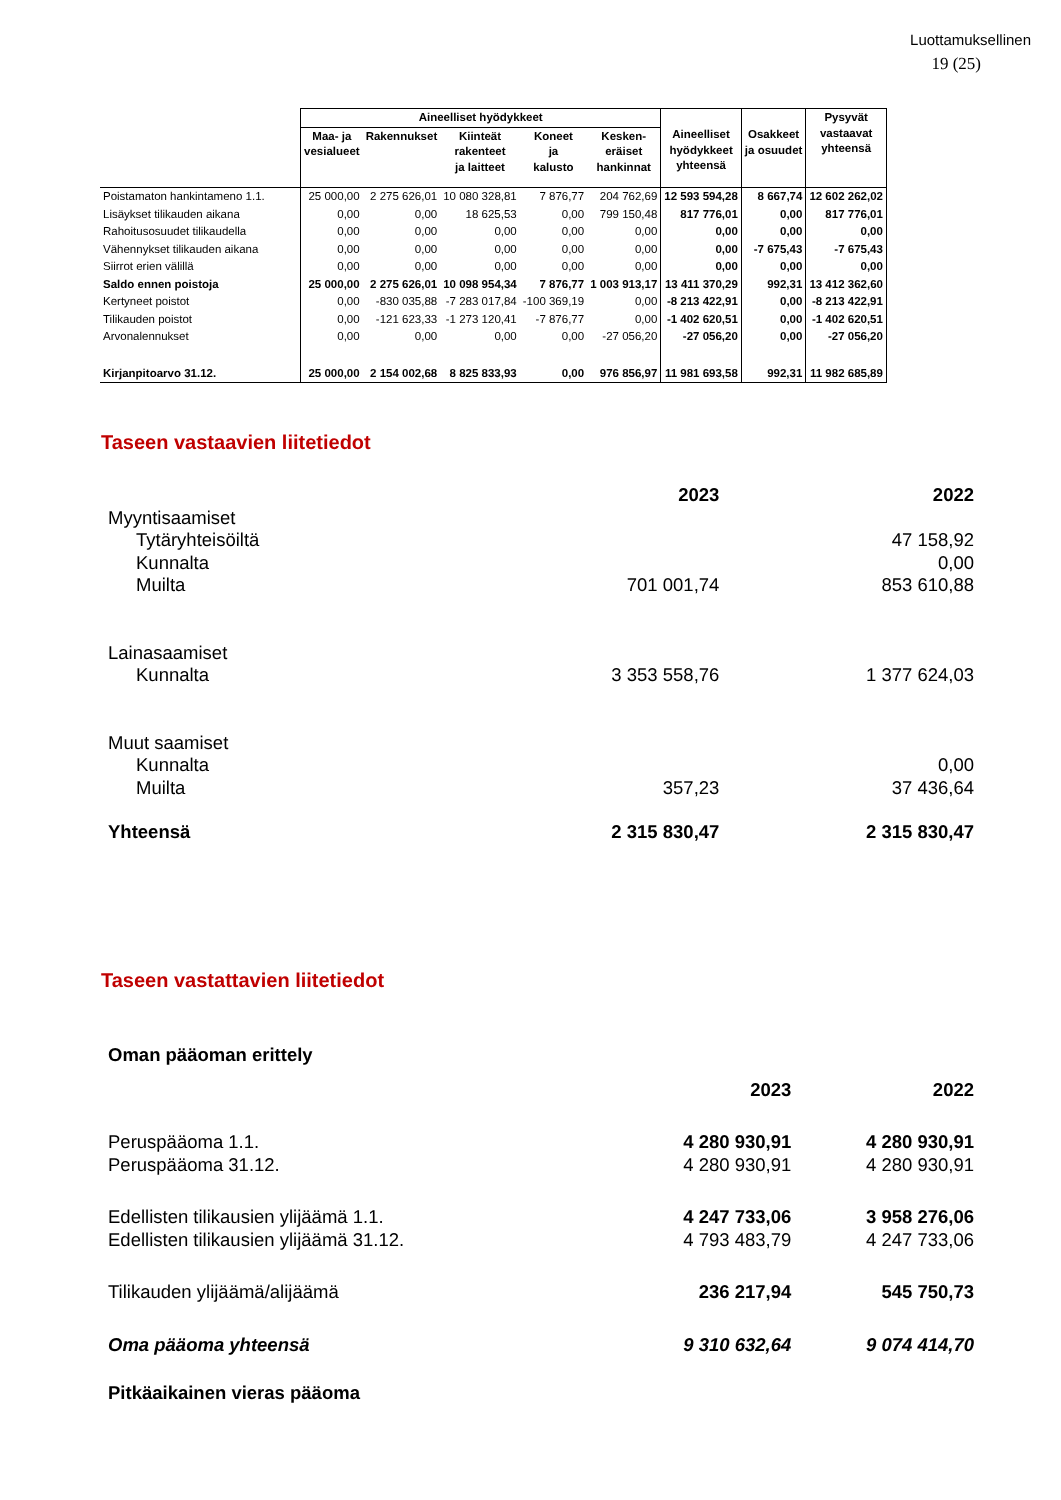Luottamuksellinen
19 (25)
| | Aineelliset hyödykkeet | | | | | Aineelliset hyödykkeet yhteensä | Osakkeet ja osuudet | Pysyvät vastaavat yhteensä |
| --- | --- | --- | --- | --- | --- | --- | --- | --- |
| | Maa- ja vesialueet | Rakennukset | Kiinteät rakenteet ja laitteet | Koneet ja kalusto | Kesken- eräiset hankinnat | | | |
| Poistamaton hankintameno 1.1. | 25 000,00 | 2 275 626,01 | 10 080 328,81 | 7 876,77 | 204 762,69 | 12 593 594,28 | 8 667,74 | 12 602 262,02 |
| Lisäykset tilikauden aikana | 0,00 | 0,00 | 18 625,53 | 0,00 | 799 150,48 | 817 776,01 | 0,00 | 817 776,01 |
| Rahoitusosuudet tilikaudella | 0,00 | 0,00 | 0,00 | 0,00 | 0,00 | 0,00 | 0,00 | 0,00 |
| Vähennykset tilikauden aikana | 0,00 | 0,00 | 0,00 | 0,00 | 0,00 | 0,00 | -7 675,43 | -7 675,43 |
| Siirrot erien välillä | 0,00 | 0,00 | 0,00 | 0,00 | 0,00 | 0,00 | 0,00 | 0,00 |
| Saldo ennen poistoja | 25 000,00 | 2 275 626,01 | 10 098 954,34 | 7 876,77 | 1 003 913,17 | 13 411 370,29 | 992,31 | 13 412 362,60 |
| Kertyneet poistot | 0,00 | -830 035,88 | -7 283 017,84 | -100 369,19 | 0,00 | -8 213 422,91 | 0,00 | -8 213 422,91 |
| Tilikauden poistot | 0,00 | -121 623,33 | -1 273 120,41 | -7 876,77 | 0,00 | -1 402 620,51 | 0,00 | -1 402 620,51 |
| Arvonalennukset | 0,00 | 0,00 | 0,00 | 0,00 | -27 056,20 | -27 056,20 | 0,00 | -27 056,20 |
| Kirjanpitoarvo 31.12. | 25 000,00 | 2 154 002,68 | 8 825 833,93 | 0,00 | 976 856,97 | 11 981 693,58 | 992,31 | 11 982 685,89 |
Taseen vastaavien liitetiedot
| | 2023 | 2022 |
| Myyntisaamiset | | |
| Tytäryhteisöiltä | | 47 158,92 |
| Kunnalta | | 0,00 |
| Muilta | 701 001,74 | 853 610,88 |
| Lainasaamiset | | |
| Kunnalta | 3 353 558,76 | 1 377 624,03 |
| Muut saamiset | | |
| Kunnalta | | 0,00 |
| Muilta | 357,23 | 37 436,64 |
| Yhteensä | 2 315 830,47 | 2 315 830,47 |
Taseen vastattavien liitetiedot
| Oman pääoman erittely | | |
| | 2023 | 2022 |
| Peruspääoma 1.1. | 4 280 930,91 | 4 280 930,91 |
| Peruspääoma 31.12. | 4 280 930,91 | 4 280 930,91 |
| Edellisten tilikausien ylijäämä 1.1. | 4 247 733,06 | 3 958 276,06 |
| Edellisten tilikausien ylijäämä 31.12. | 4 793 483,79 | 4 247 733,06 |
| Tilikauden ylijäämä/alijäämä | 236 217,94 | 545 750,73 |
| Oma pääoma yhteensä | 9 310 632,64 | 9 074 414,70 |
| Pitkäaikainen vieras pääoma | | |